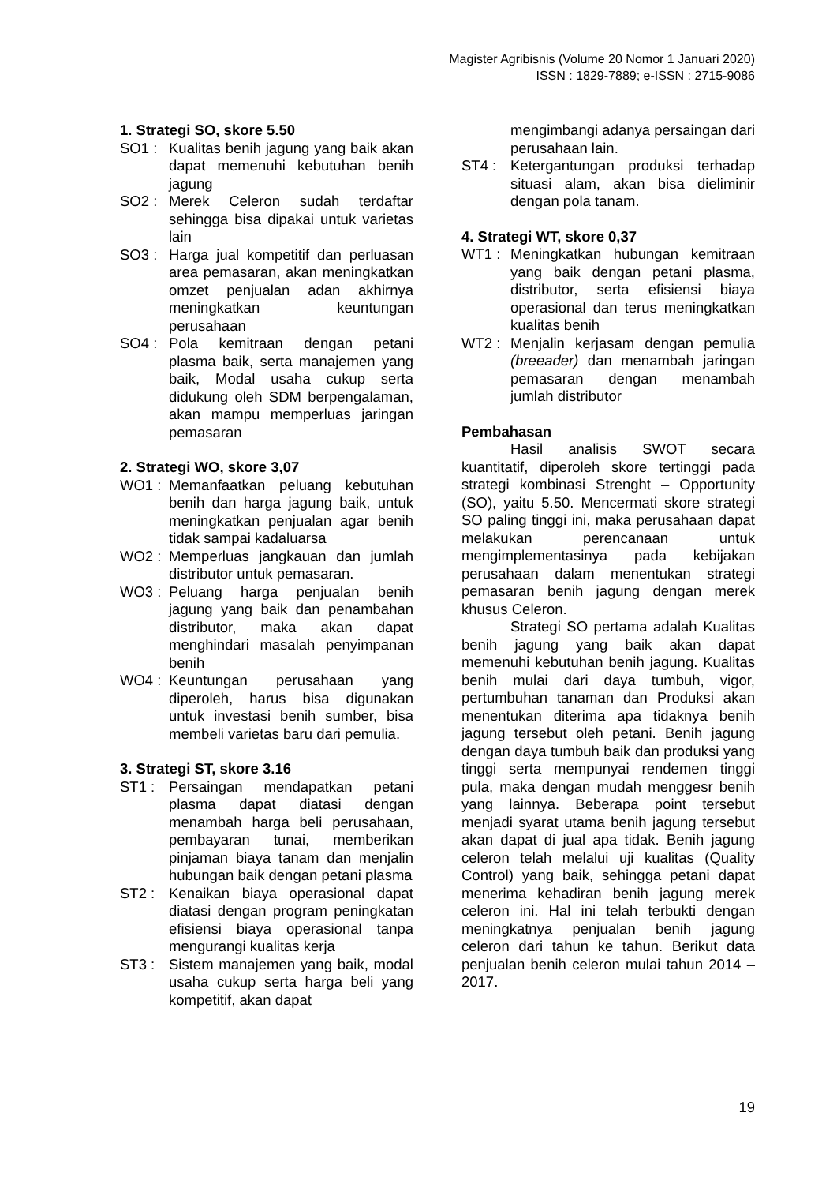Magister Agribisnis (Volume 20 Nomor 1 Januari 2020)
ISSN : 1829-7889; e-ISSN : 2715-9086
1. Strategi SO, skore 5.50
SO1 : Kualitas benih jagung yang baik akan dapat memenuhi kebutuhan benih jagung
SO2 : Merek Celeron sudah terdaftar sehingga bisa dipakai untuk varietas lain
SO3 : Harga jual kompetitif dan perluasan area pemasaran, akan meningkatkan omzet penjualan adan akhirnya meningkatkan keuntungan perusahaan
SO4 : Pola kemitraan dengan petani plasma baik, serta manajemen yang baik, Modal usaha cukup serta didukung oleh SDM berpengalaman, akan mampu memperluas jaringan pemasaran
2. Strategi WO, skore 3,07
WO1 : Memanfaatkan peluang kebutuhan benih dan harga jagung baik, untuk meningkatkan penjualan agar benih tidak sampai kadaluarsa
WO2 : Memperluas jangkauan dan jumlah distributor untuk pemasaran.
WO3 : Peluang harga penjualan benih jagung yang baik dan penambahan distributor, maka akan dapat menghindari masalah penyimpanan benih
WO4 : Keuntungan perusahaan yang diperoleh, harus bisa digunakan untuk investasi benih sumber, bisa membeli varietas baru dari pemulia.
3. Strategi ST, skore 3.16
ST1 : Persaingan mendapatkan petani plasma dapat diatasi dengan menambah harga beli perusahaan, pembayaran tunai, memberikan pinjaman biaya tanam dan menjalin hubungan baik dengan petani plasma
ST2 : Kenaikan biaya operasional dapat diatasi dengan program peningkatan efisiensi biaya operasional tanpa mengurangi kualitas kerja
ST3 : Sistem manajemen yang baik, modal usaha cukup serta harga beli yang kompetitif, akan dapat
mengimbangi adanya persaingan dari perusahaan lain.
ST4 : Ketergantungan produksi terhadap situasi alam, akan bisa dieliminir dengan pola tanam.
4. Strategi WT, skore 0,37
WT1 : Meningkatkan hubungan kemitraan yang baik dengan petani plasma, distributor, serta efisiensi biaya operasional dan terus meningkatkan kualitas benih
WT2 : Menjalin kerjasam dengan pemulia (breeader) dan menambah jaringan pemasaran dengan menambah jumlah distributor
Pembahasan
Hasil analisis SWOT secara kuantitatif, diperoleh skore tertinggi pada strategi kombinasi Strenght – Opportunity (SO), yaitu 5.50. Mencermati skore strategi SO paling tinggi ini, maka perusahaan dapat melakukan perencanaan untuk mengimplementasinya pada kebijakan perusahaan dalam menentukan strategi pemasaran benih jagung dengan merek khusus Celeron.
Strategi SO pertama adalah Kualitas benih jagung yang baik akan dapat memenuhi kebutuhan benih jagung. Kualitas benih mulai dari daya tumbuh, vigor, pertumbuhan tanaman dan Produksi akan menentukan diterima apa tidaknya benih jagung tersebut oleh petani. Benih jagung dengan daya tumbuh baik dan produksi yang tinggi serta mempunyai rendemen tinggi pula, maka dengan mudah menggesr benih yang lainnya. Beberapa point tersebut menjadi syarat utama benih jagung tersebut akan dapat di jual apa tidak. Benih jagung celeron telah melalui uji kualitas (Quality Control) yang baik, sehingga petani dapat menerima kehadiran benih jagung merek celeron ini. Hal ini telah terbukti dengan meningkatnya penjualan benih jagung celeron dari tahun ke tahun. Berikut data penjualan benih celeron mulai tahun 2014 – 2017.
19